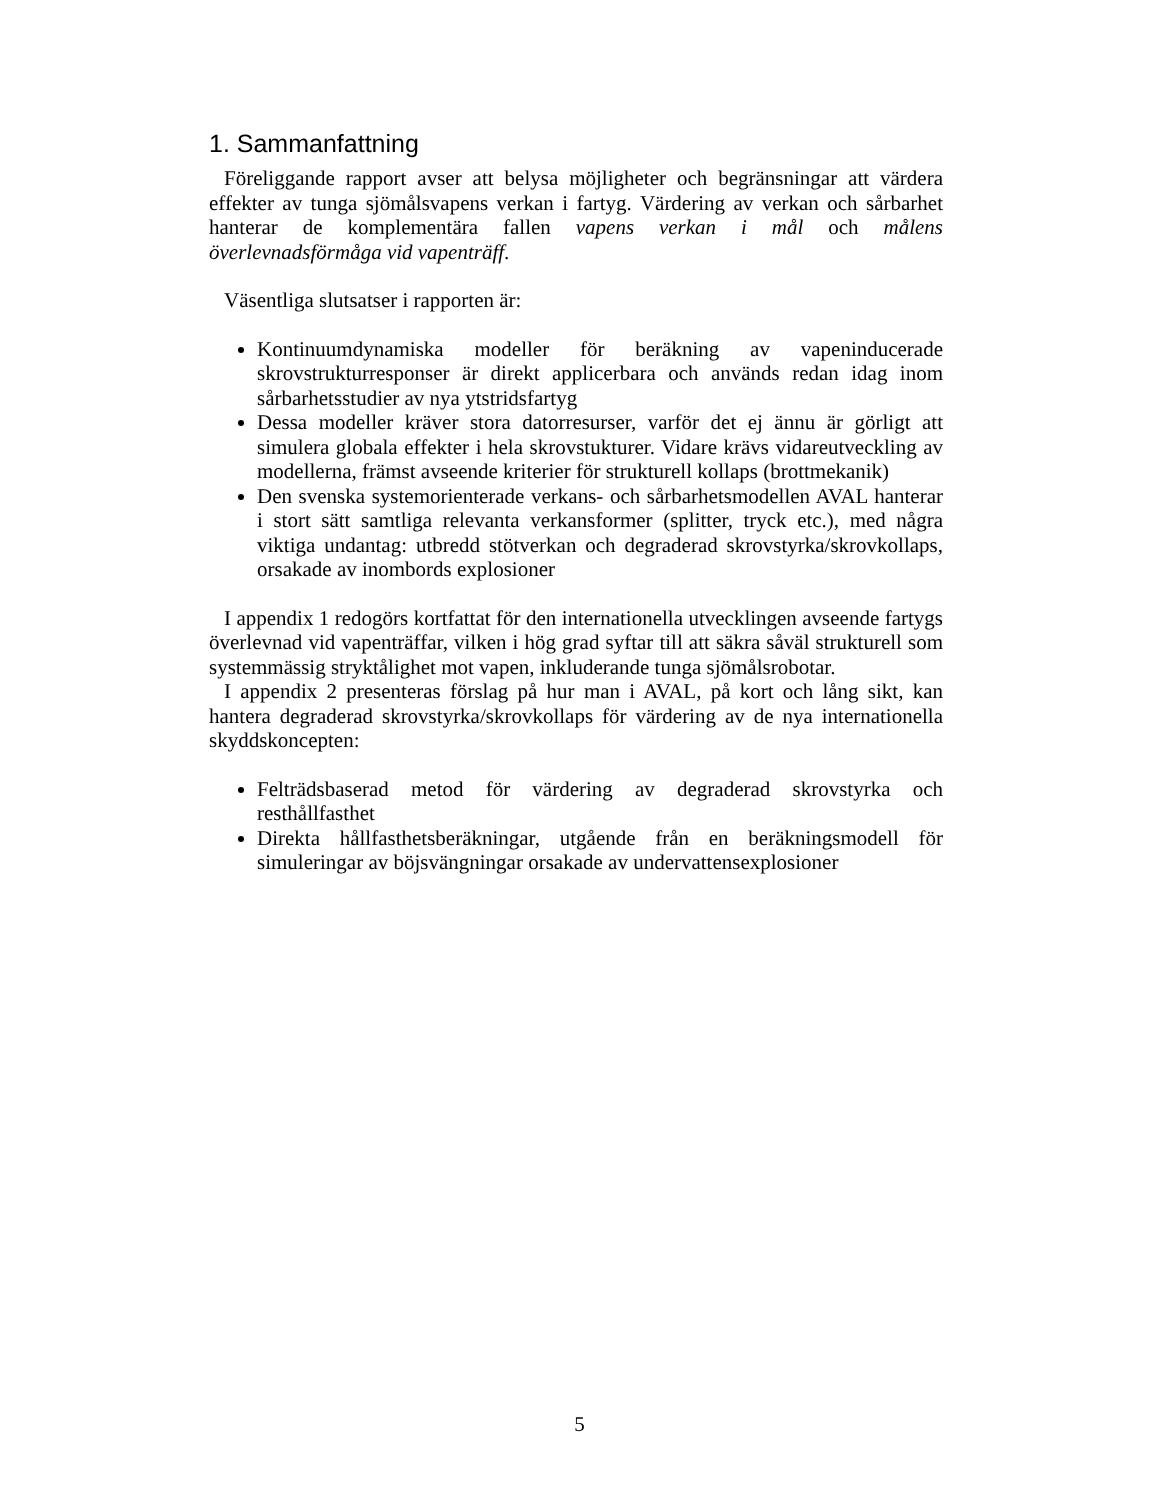1. Sammanfattning
Föreliggande rapport avser att belysa möjligheter och begränsningar att värdera effekter av tunga sjömålsvapens verkan i fartyg. Värdering av verkan och sårbarhet hanterar de komplementära fallen vapens verkan i mål och målens överlevnadsförmåga vid vapenträff.
Väsentliga slutsatser i rapporten är:
Kontinuumdynamiska modeller för beräkning av vapeninducerade skrovstrukturresponser är direkt applicerbara och används redan idag inom sårbarhetsstudier av nya ytstridsfartyg
Dessa modeller kräver stora datorresurser, varför det ej ännu är görligt att simulera globala effekter i hela skrovstukturer. Vidare krävs vidareutveckling av modellerna, främst avseende kriterier för strukturell kollaps (brottmekanik)
Den svenska systemorienterade verkans- och sårbarhetsmodellen AVAL hanterar i stort sätt samtliga relevanta verkansformer (splitter, tryck etc.), med några viktiga undantag: utbredd stötverkan och degraderad skrovstyrka/skrovkollaps, orsakade av inombords explosioner
I appendix 1 redogörs kortfattat för den internationella utvecklingen avseende fartygs överlevnad vid vapenträffar, vilken i hög grad syftar till att säkra såväl strukturell som systemmässig stryktålighet mot vapen, inkluderande tunga sjömålsrobotar.
I appendix 2 presenteras förslag på hur man i AVAL, på kort och lång sikt, kan hantera degraderad skrovstyrka/skrovkollaps för värdering av de nya internationella skyddskoncepten:
Felträdsbaserad metod för värdering av degraderad skrovstyrka och resthållfasthet
Direkta hållfasthetsberäkningar, utgående från en beräkningsmodell för simuleringar av böjsvängningar orsakade av undervattensexplosioner
5